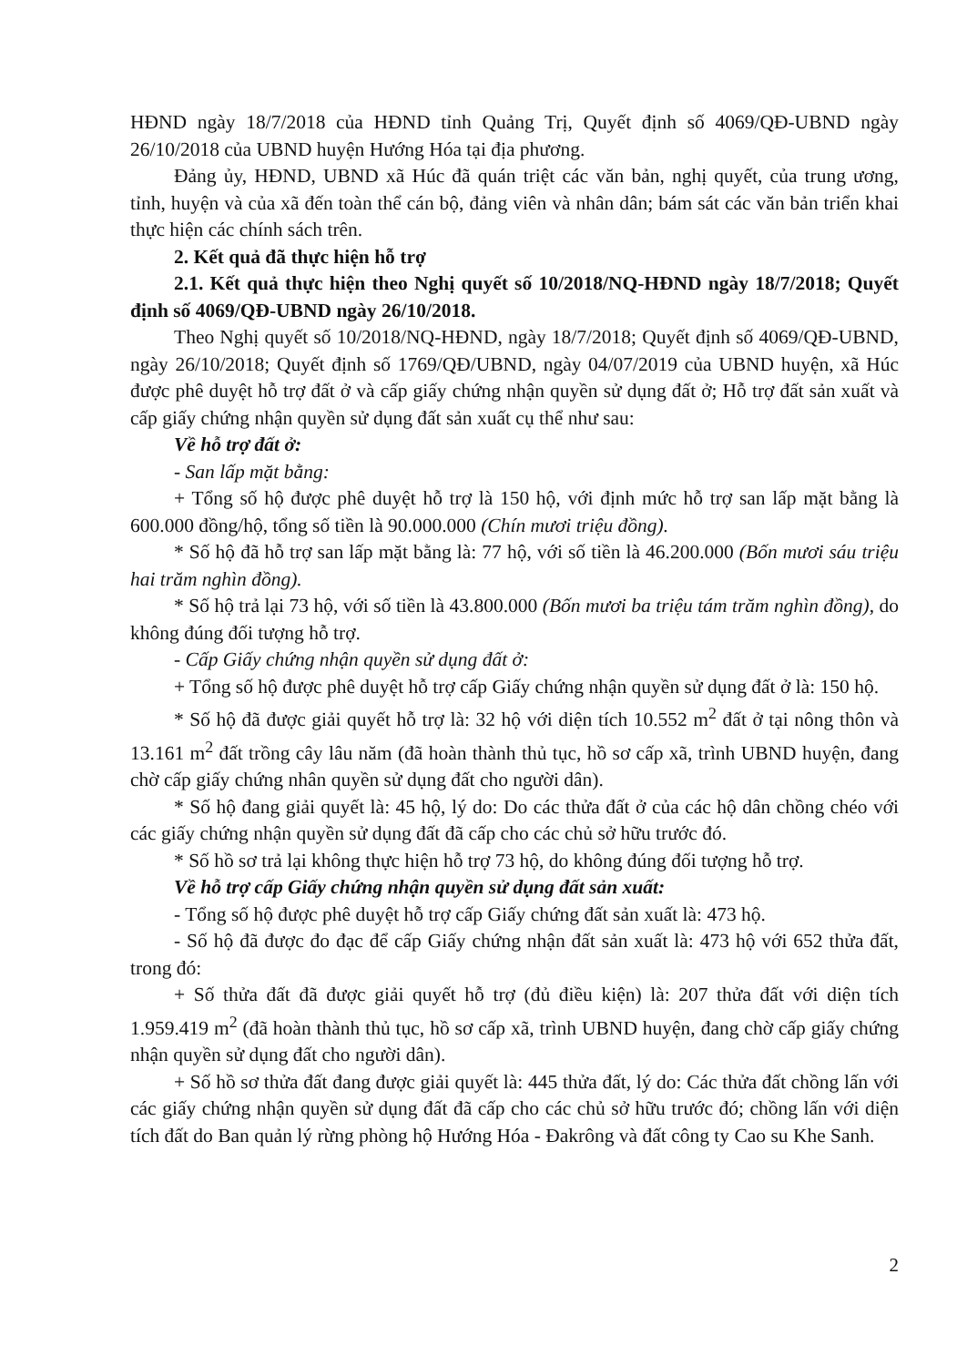HĐND ngày 18/7/2018 của HĐND tỉnh Quảng Trị, Quyết định số 4069/QĐ-UBND ngày 26/10/2018 của UBND huyện Hướng Hóa tại địa phương.
Đảng ủy, HĐND, UBND xã Húc đã quán triệt các văn bản, nghị quyết, của trung ương, tỉnh, huyện và của xã đến toàn thể cán bộ, đảng viên và nhân dân; bám sát các văn bản triển khai thực hiện các chính sách trên.
2. Kết quả đã thực hiện hỗ trợ
2.1. Kết quả thực hiện theo Nghị quyết số 10/2018/NQ-HĐND ngày 18/7/2018; Quyết định số 4069/QĐ-UBND ngày 26/10/2018.
Theo Nghị quyết số 10/2018/NQ-HĐND, ngày 18/7/2018; Quyết định số 4069/QĐ-UBND, ngày 26/10/2018; Quyết định số 1769/QĐ/UBND, ngày 04/07/2019 của UBND huyện, xã Húc được phê duyệt hỗ trợ đất ở và cấp giấy chứng nhận quyền sử dụng đất ở; Hỗ trợ đất sản xuất và cấp giấy chứng nhận quyền sử dụng đất sản xuất cụ thể như sau:
Về hỗ trợ đất ở:
- San lấp mặt bằng:
+ Tổng số hộ được phê duyệt hỗ trợ là 150 hộ, với định mức hỗ trợ san lấp mặt bằng là 600.000 đồng/hộ, tổng số tiền là 90.000.000 (Chín mươi triệu đồng).
* Số hộ đã hỗ trợ san lấp mặt bằng là: 77 hộ, với số tiền là 46.200.000 (Bốn mươi sáu triệu hai trăm nghìn đồng).
* Số hộ trả lại 73 hộ, với số tiền là 43.800.000 (Bốn mươi ba triệu tám trăm nghìn đồng), do không đúng đối tượng hỗ trợ.
- Cấp Giấy chứng nhận quyền sử dụng đất ở:
+ Tổng số hộ được phê duyệt hỗ trợ cấp Giấy chứng nhận quyền sử dụng đất ở là: 150 hộ.
* Số hộ đã được giải quyết hỗ trợ là: 32 hộ với diện tích 10.552 m<sup>2</sup> đất ở tại nông thôn và 13.161 m<sup>2</sup> đất trồng cây lâu năm (đã hoàn thành thủ tục, hồ sơ cấp xã, trình UBND huyện, đang chờ cấp giấy chứng nhân quyền sử dụng đất cho người dân).
* Số hộ đang giải quyết là: 45 hộ, lý do: Do các thửa đất ở của các hộ dân chồng chéo với các giấy chứng nhận quyền sử dụng đất đã cấp cho các chủ sở hữu trước đó.
* Số hồ sơ trả lại không thực hiện hỗ trợ 73 hộ, do không đúng đối tượng hỗ trợ.
Về hỗ trợ cấp Giấy chứng nhận quyền sử dụng đất sản xuất:
- Tổng số hộ được phê duyệt hỗ trợ cấp Giấy chứng đất sản xuất là: 473 hộ.
- Số hộ đã được đo đạc để cấp Giấy chứng nhận đất sản xuất là: 473 hộ với 652 thửa đất, trong đó:
+ Số thửa đất đã được giải quyết hỗ trợ (đủ điều kiện) là: 207 thửa đất với diện tích 1.959.419 m<sup>2</sup> (đã hoàn thành thủ tục, hồ sơ cấp xã, trình UBND huyện, đang chờ cấp giấy chứng nhận quyền sử dụng đất cho người dân).
+ Số hồ sơ thửa đất đang được giải quyết là: 445 thửa đất, lý do: Các thửa đất chồng lấn với các giấy chứng nhận quyền sử dụng đất đã cấp cho các chủ sở hữu trước đó; chồng lấn với diện tích đất do Ban quản lý rừng phòng hộ Hướng Hóa - Đakrông và đất công ty Cao su Khe Sanh.
2